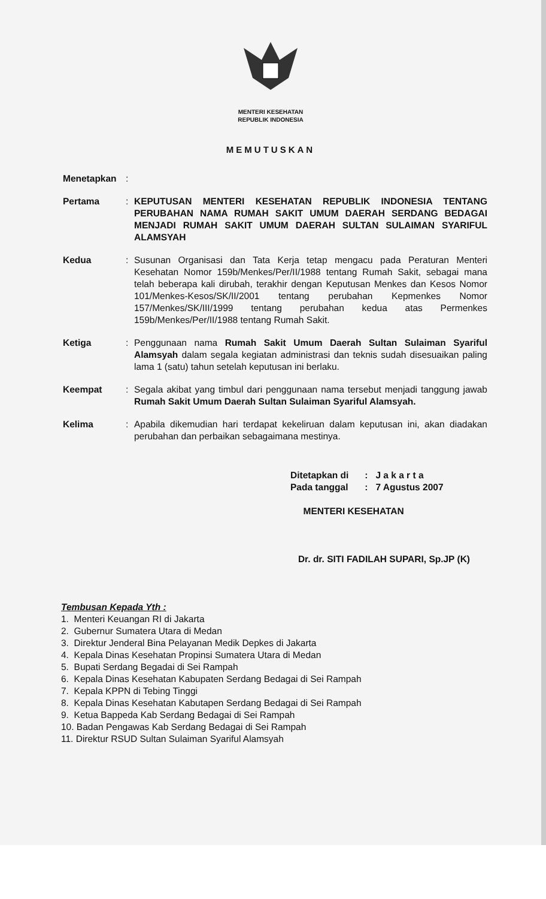MENTERI KESEHATAN
REPUBLIK INDONESIA
MEMUTUSKAN
Menetapkan :
Pertama : KEPUTUSAN MENTERI KESEHATAN REPUBLIK INDONESIA TENTANG PERUBAHAN NAMA RUMAH SAKIT UMUM DAERAH SERDANG BEDAGAI MENJADI RUMAH SAKIT UMUM DAERAH SULTAN SULAIMAN SYARIFUL ALAMSYAH
Kedua : Susunan Organisasi dan Tata Kerja tetap mengacu pada Peraturan Menteri Kesehatan Nomor 159b/Menkes/Per/II/1988 tentang Rumah Sakit, sebagai mana telah beberapa kali dirubah, terakhir dengan Keputusan Menkes dan Kesos Nomor 101/Menkes-Kesos/SK/II/2001 tentang perubahan Kepmenkes Nomor 157/Menkes/SK/III/1999 tentang perubahan kedua atas Permenkes 159b/Menkes/Per/II/1988 tentang Rumah Sakit.
Ketiga : Penggunaan nama Rumah Sakit Umum Daerah Sultan Sulaiman Syariful Alamsyah dalam segala kegiatan administrasi dan teknis sudah disesuaikan paling lama 1 (satu) tahun setelah keputusan ini berlaku.
Keempat : Segala akibat yang timbul dari penggunaan nama tersebut menjadi tanggung jawab Rumah Sakit Umum Daerah Sultan Sulaiman Syariful Alamsyah.
Kelima : Apabila dikemudian hari terdapat kekeliruan dalam keputusan ini, akan diadakan perubahan dan perbaikan sebagaimana mestinya.
Ditetapkan di : J a k a r t a
Pada tanggal : 7 Agustus 2007
MENTERI KESEHATAN
Dr. dr. SITI FADILAH SUPARI, Sp.JP (K)
Tembusan Kepada Yth :
1. Menteri Keuangan RI di Jakarta
2. Gubernur Sumatera Utara di Medan
3. Direktur Jenderal Bina Pelayanan Medik Depkes di Jakarta
4. Kepala Dinas Kesehatan Propinsi Sumatera Utara di Medan
5. Bupati Serdang Begadai di Sei Rampah
6. Kepala Dinas Kesehatan Kabupaten Serdang Bedagai di Sei Rampah
7. Kepala KPPN di Tebing Tinggi
8. Kepala Dinas Kesehatan Kabutapen Serdang Bedagai di Sei Rampah
9. Ketua Bappeda Kab Serdang Bedagai di Sei Rampah
10. Badan Pengawas Kab Serdang Bedagai di Sei Rampah
11. Direktur RSUD Sultan Sulaiman Syariful Alamsyah